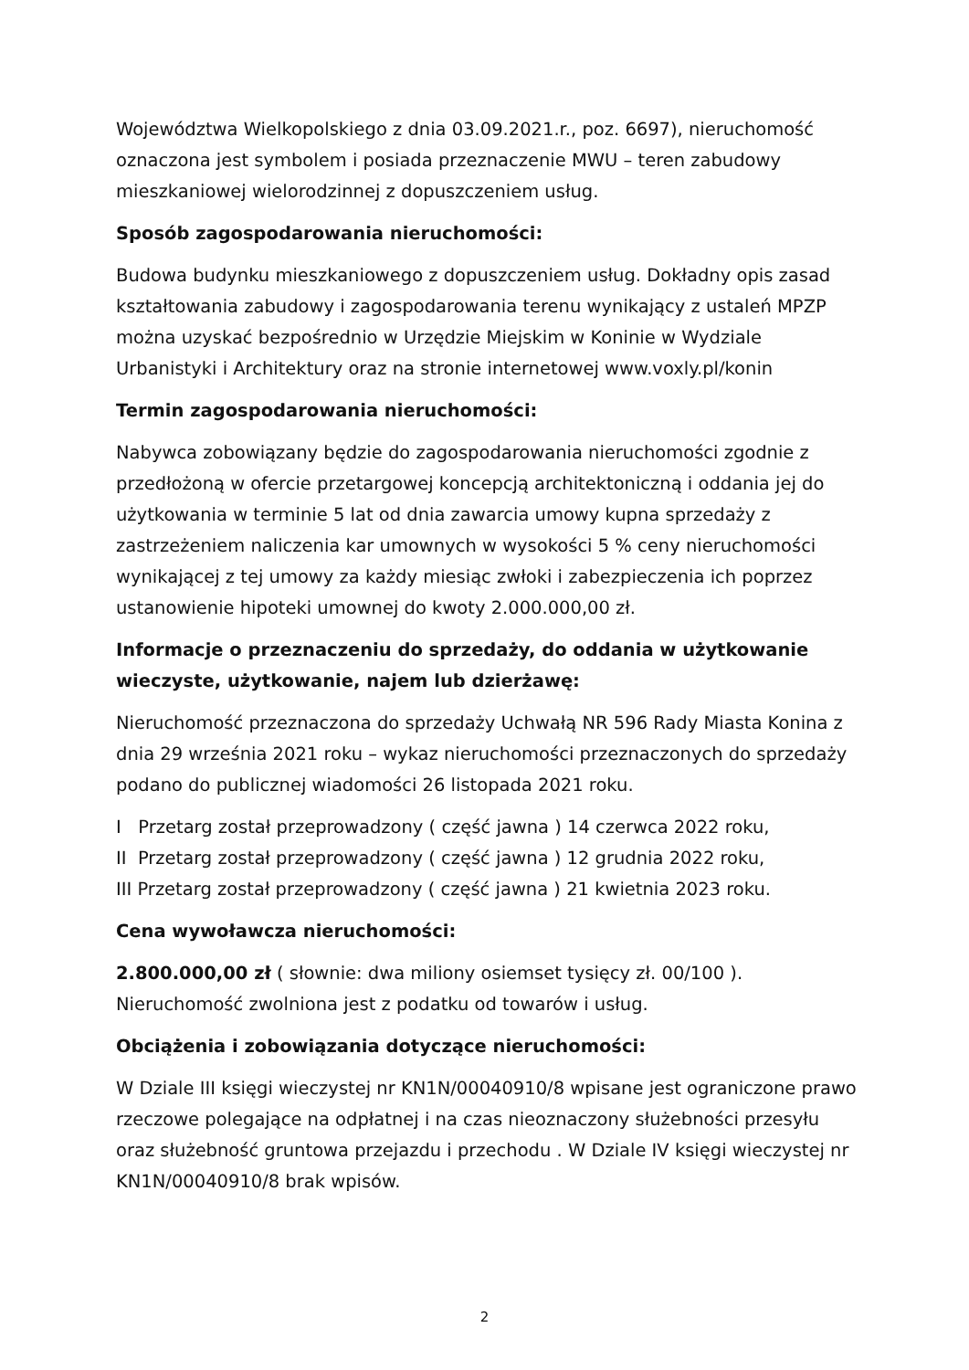Województwa Wielkopolskiego z dnia 03.09.2021.r., poz. 6697), nieruchomość oznaczona jest symbolem i posiada przeznaczenie MWU – teren zabudowy mieszkaniowej wielorodzinnej z dopuszczeniem usług.
Sposób zagospodarowania nieruchomości:
Budowa budynku mieszkaniowego z dopuszczeniem usług. Dokładny opis zasad kształtowania zabudowy i zagospodarowania terenu wynikający z ustaleń MPZP można uzyskać bezpośrednio w Urzędzie Miejskim w Koninie w Wydziale Urbanistyki i Architektury oraz na stronie internetowej www.voxly.pl/konin
Termin zagospodarowania nieruchomości:
Nabywca zobowiązany będzie do zagospodarowania nieruchomości zgodnie z przedłożoną w ofercie przetargowej koncepcją architektoniczną i oddania jej do użytkowania w terminie 5 lat od dnia zawarcia umowy kupna sprzedaży z zastrzeżeniem naliczenia kar umownych w wysokości 5 % ceny nieruchomości wynikającej z tej umowy za każdy miesiąc zwłoki i zabezpieczenia ich poprzez ustanowienie hipoteki umownej do kwoty 2.000.000,00 zł.
Informacje o przeznaczeniu do sprzedaży, do oddania w użytkowanie wieczyste, użytkowanie, najem lub dzierżawę:
Nieruchomość przeznaczona do sprzedaży Uchwałą NR 596 Rady Miasta Konina z dnia 29 września 2021 roku – wykaz nieruchomości przeznaczonych do sprzedaży podano do publicznej wiadomości 26 listopada 2021 roku.
I Przetarg został przeprowadzony ( część jawna ) 14 czerwca 2022 roku,
II Przetarg został przeprowadzony ( część jawna ) 12 grudnia 2022 roku,
III Przetarg został przeprowadzony ( część jawna ) 21 kwietnia 2023 roku.
Cena wywoławcza nieruchomości:
2.800.000,00 zł ( słownie: dwa miliony osiemset tysięcy zł. 00/100 ).
Nieruchomość zwolniona jest z podatku od towarów i usług.
Obciążenia i zobowiązania dotyczące nieruchomości:
W Dziale III księgi wieczystej nr KN1N/00040910/8 wpisane jest ograniczone prawo rzeczowe polegające na odpłatnej i na czas nieoznaczony służebności przesyłu oraz służebność gruntowa przejazdu i przechodu . W Dziale IV księgi wieczystej nr KN1N/00040910/8 brak wpisów.
2